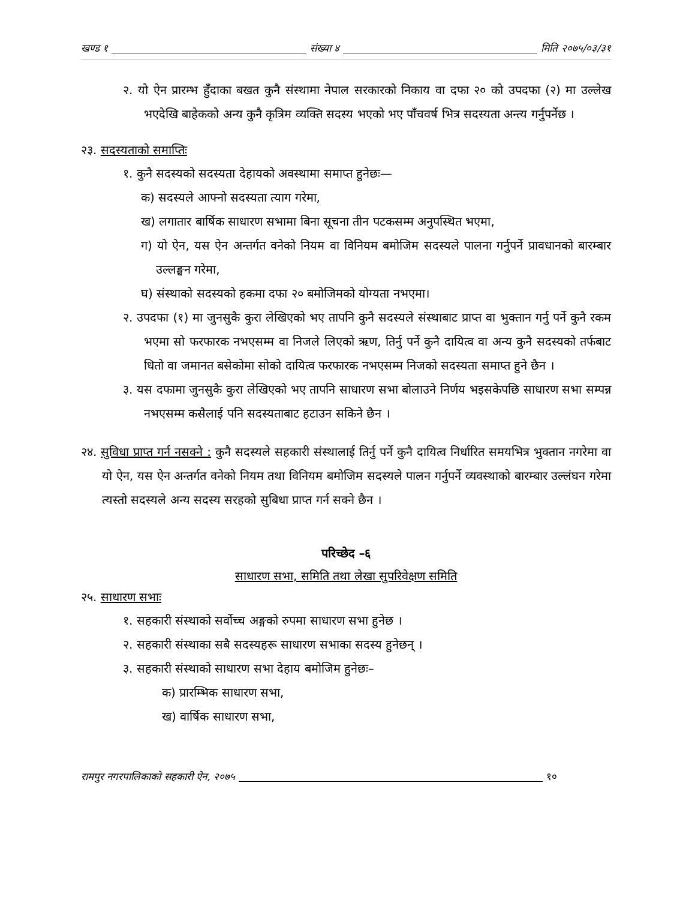खण्ड १ संख्या ४ मिति २०७५/०३/३१
२. यो ऐन प्रारम्भ हुँदाका बखत कुनै संस्थामा नेपाल सरकारको निकाय वा दफा २० को उपदफा (२) मा उल्लेख भएदेखि बाहेकको अन्य कुनै कृत्रिम व्यक्ति सदस्य भएको भए पाँचवर्ष भित्र सदस्यता अन्त्य गर्नुपर्नेछ ।
२३. सदस्यताको समाप्तिः
१. कुनै सदस्यको सदस्यता देहायको अवस्थामा समाप्त हुनेछः—
क) सदस्यले आफ्नो सदस्यता त्याग गरेमा,
ख) लगातार बार्षिक साधारण सभामा बिना सूचना तीन पटकसम्म अनुपस्थित भएमा,
ग) यो ऐन, यस ऐन अन्तर्गत वनेको नियम वा विनियम बमोजिम सदस्यले पालना गर्नुपर्ने प्रावधानको बारम्बार उल्लङ्घन गरेमा,
घ) संस्थाको सदस्यको हकमा दफा २० बमोजिमको योग्यता नभएमा।
२. उपदफा (१) मा जुनसुकै कुरा लेखिएको भए तापनि कुनै सदस्यले संस्थाबाट प्राप्त वा भुक्तान गर्नु पर्ने कुनै रकम भएमा सो फरफारक नभएसम्म वा निजले लिएको ऋण, तिर्नु पर्ने कुनै दायित्व वा अन्य कुनै सदस्यको तर्फबाट धितो वा जमानत बसेकोमा सोको दायित्व फरफारक नभएसम्म निजको सदस्यता समाप्त हुने छैन ।
३. यस दफामा जुनसुकै कुरा लेखिएको भए तापनि साधारण सभा बोलाउने निर्णय भइसकेपछि साधारण सभा सम्पन्न नभएसम्म कसैलाई पनि सदस्यताबाट हटाउन सकिने छैन ।
२४. सुविधा प्राप्त गर्न नसक्ने : कुनै सदस्यले सहकारी संस्थालाई तिर्नु पर्ने कुनै दायित्व निर्धारित समयभित्र भुक्तान नगरेमा वा यो ऐन, यस ऐन अन्तर्गत वनेको नियम तथा विनियम बमोजिम सदस्यले पालन गर्नुपर्ने व्यवस्थाको बारम्बार उल्लंघन गरेमा त्यस्तो सदस्यले अन्य सदस्य सरहको सुबिधा प्राप्त गर्न सक्ने छैन ।
परिच्छेद –६
साधारण सभा, समिति तथा लेखा सुपरिवेक्षण समिति
२५. साधारण सभाः
१. सहकारी संस्थाको सर्वोच्च अङ्गको रुपमा साधारण सभा हुनेछ ।
२. सहकारी संस्थाका सबै सदस्यहरू साधारण सभाका सदस्य हुनेछन् ।
३. सहकारी संस्थाको साधारण सभा देहाय बमोजिम हुनेछः–
क) प्रारम्भिक साधारण सभा,
ख) वार्षिक साधारण सभा,
रामपुर नगरपालिकाको सहकारी ऐन, २०७५ १०